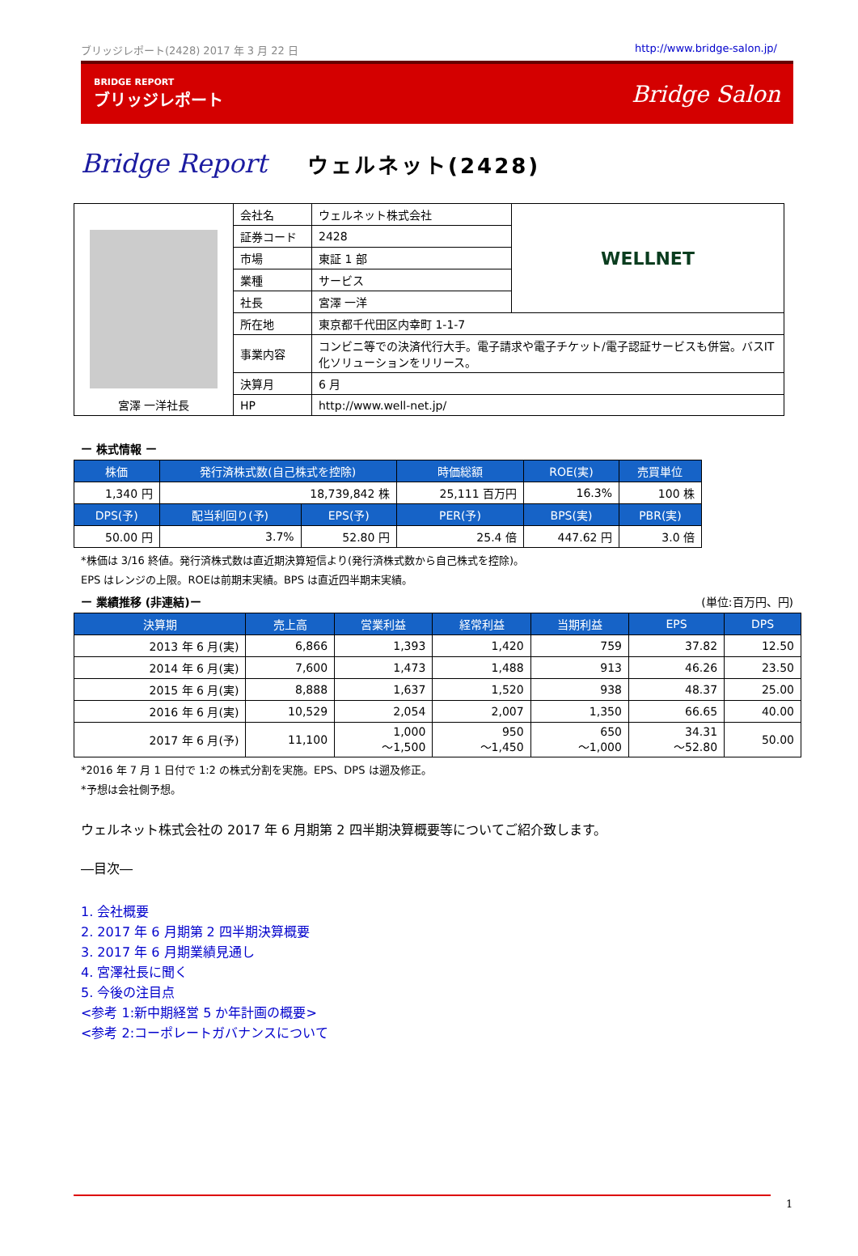ブリッジレポート(2428) 2017 年 3 月 22 日 http://www.bridge-salon.jp/
BRIDGE REPORT
ブリッジレポート
Bridge Salon
Bridge Report ウェルネット(2428)
| 宮澤 一洋社長 | 会社名 | ウェルネット株式会社 | WELLNET |
| | 証券コード | 2428 | |
| | 市場 | 東証 1 部 | |
| | 業種 | サービス | |
| | 社長 | 宮澤 一洋 | |
| | 所在地 | 東京都千代田区内幸町 1-1-7 | |
| | 事業内容 | コンビニ等での決済代行大手。電子請求や電子チケット/電子認証サービスも併営。バスIT化ソリューションをリリース。 | |
| | 決算月 | 6 月 | |
| | HP | http://www.well-net.jp/ | |
ー 株式情報 ー
| 株価 | 発行済株式数(自己株式を控除) | | 時価総額 | ROE(実) | 売買単位 |
| --- | --- | --- | --- | --- | --- |
| 1,340 円 | 18,739,842 株 | | 25,111 百万円 | 16.3% | 100 株 |
| DPS(予) | 配当利回り(予) | EPS(予) | PER(予) | BPS(実) | PBR(実) |
| 50.00 円 | 3.7% | 52.80 円 | 25.4 倍 | 447.62 円 | 3.0 倍 |
*株価は 3/16 終値。発行済株式数は直近期決算短信より(発行済株式数から自己株式を控除)。
EPS はレンジの上限。ROEは前期末実績。BPS は直近四半期末実績。
ー 業績推移 (非連結)ー (単位:百万円、円)
| 決算期 | 売上高 | 営業利益 | 経常利益 | 当期利益 | EPS | DPS |
| --- | --- | --- | --- | --- | --- | --- |
| 2013 年 6 月(実) | 6,866 | 1,393 | 1,420 | 759 | 37.82 | 12.50 |
| 2014 年 6 月(実) | 7,600 | 1,473 | 1,488 | 913 | 46.26 | 23.50 |
| 2015 年 6 月(実) | 8,888 | 1,637 | 1,520 | 938 | 48.37 | 25.00 |
| 2016 年 6 月(実) | 10,529 | 2,054 | 2,007 | 1,350 | 66.65 | 40.00 |
| 2017 年 6 月(予) | 11,100 | 1,000 ～1,500 | 950 ～1,450 | 650 ～1,000 | 34.31 ～52.80 | 50.00 |
*2016 年 7 月 1 日付で 1:2 の株式分割を実施。EPS、DPS は遡及修正。
*予想は会社側予想。
ウェルネット株式会社の 2017 年 6 月期第 2 四半期決算概要等についてご紹介致します。
―目次―
1. 会社概要
2. 2017 年 6 月期第 2 四半期決算概要
3. 2017 年 6 月期業績見通し
4. 宮澤社長に聞く
5. 今後の注目点
<参考 1:新中期経営 5 か年計画の概要>
<参考 2:コーポレートガバナンスについて
1